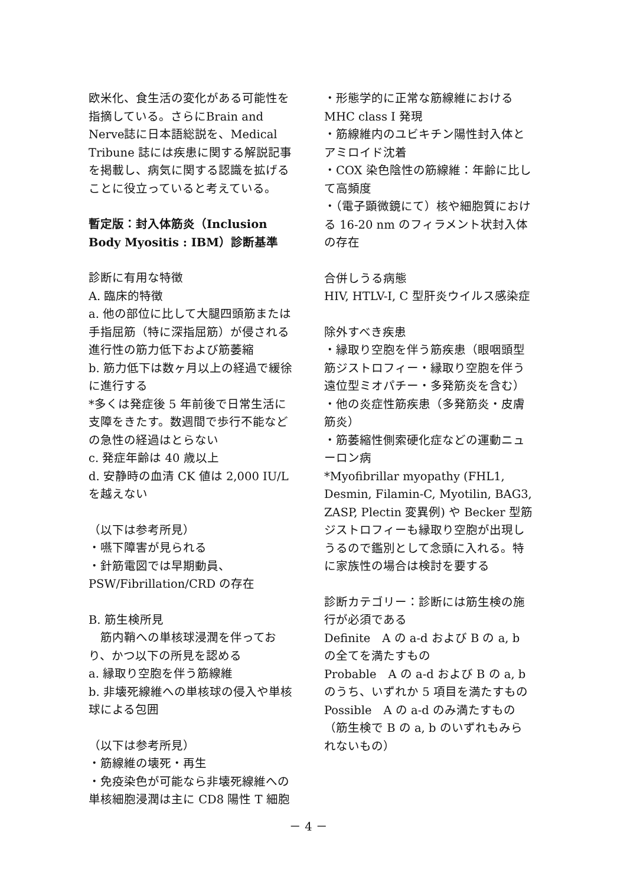欧米化、食生活の変化がある可能性を指摘している。さらにBrain and Nerve誌に日本語総説を、Medical Tribune 誌には疾患に関する解説記事を掲載し、病気に関する認識を拡げることに役立っていると考えている。
暫定版：封入体筋炎（Inclusion Body Myositis : IBM）診断基準
診断に有用な特徴
A. 臨床的特徴
a. 他の部位に比して大腿四頭筋または手指屈筋（特に深指屈筋）が侵される進行性の筋力低下および筋萎縮
b. 筋力低下は数ヶ月以上の経過で緩徐に進行する
*多くは発症後 5 年前後で日常生活に支障をきたす。数週間で歩行不能などの急性の経過はとらない
c. 発症年齢は 40 歳以上
d. 安静時の血清 CK 値は 2,000 IU/L を越えない
（以下は参考所見）
・嚥下障害が見られる
・針筋電図では早期動員、PSW/Fibrillation/CRD の存在
B. 筋生検所見
　筋内鞘への単核球浸潤を伴っており、かつ以下の所見を認める
a. 縁取り空胞を伴う筋線維
b. 非壊死線維への単核球の侵入や単核球による包囲
（以下は参考所見）
・筋線維の壊死・再生
・免疫染色が可能なら非壊死線維への単核細胞浸潤は主に CD8 陽性 T 細胞
・形態学的に正常な筋線維における MHC class I 発現
・筋線維内のユビキチン陽性封入体とアミロイド沈着
・COX 染色陰性の筋線維：年齢に比して高頻度
・（電子顕微鏡にて）核や細胞質における 16-20 nm のフィラメント状封入体の存在
合併しうる病態
HIV, HTLV-I, C 型肝炎ウイルス感染症
除外すべき疾患
・縁取り空胞を伴う筋疾患（眼咽頭型筋ジストロフィー・縁取り空胞を伴う遠位型ミオパチー・多発筋炎を含む）
・他の炎症性筋疾患（多発筋炎・皮膚筋炎）
・筋萎縮性側索硬化症などの運動ニューロン病
*Myofibrillar myopathy (FHL1, Desmin, Filamin-C, Myotilin, BAG3, ZASP, Plectin 変異例) や Becker 型筋ジストロフィーも縁取り空胞が出現しうるので鑑別として念頭に入れる。特に家族性の場合は検討を要する
診断カテゴリー：診断には筋生検の施行が必須である
Definite　A の a-d および B の a, b の全てを満たすもの
Probable　A の a-d および B の a, b のうち、いずれか 5 項目を満たすもの
Possible　A の a-d のみ満たすもの（筋生検で B の a, b のいずれもみられないもの）
－ 4 －